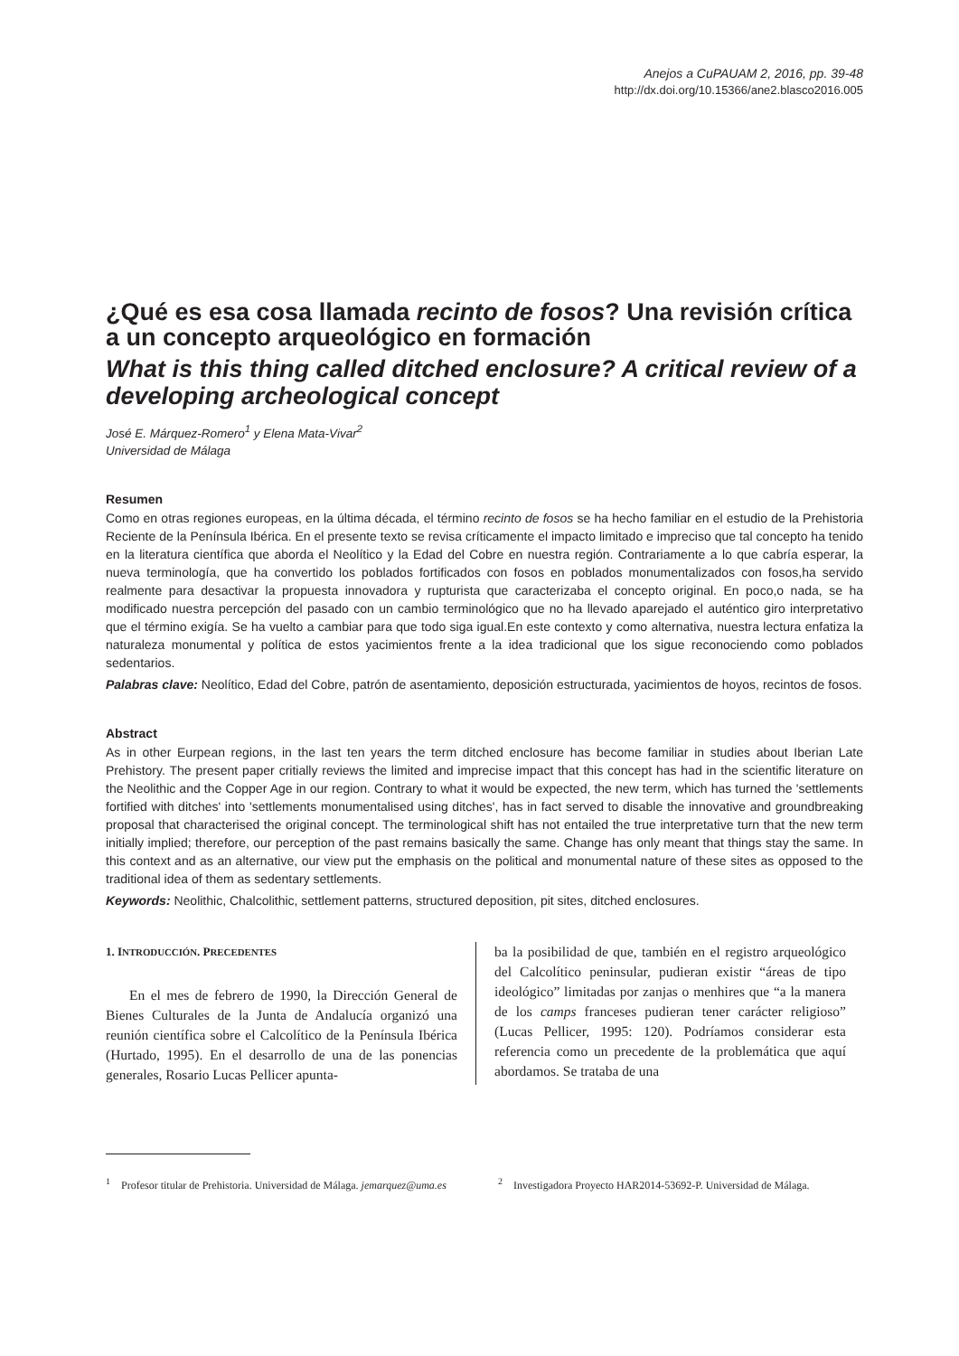Anejos a CuPAUAM 2, 2016, pp. 39-48
http://dx.doi.org/10.15366/ane2.blasco2016.005
¿Qué es esa cosa llamada recinto de fosos? Una revisión crítica a un concepto arqueológico en formación
What is this thing called ditched enclosure? A critical review of a developing archeological concept
José E. Márquez-Romero<sup>1</sup> y Elena Mata-Vivar<sup>2</sup>
Universidad de Málaga
Resumen
Como en otras regiones europeas, en la última década, el término recinto de fosos se ha hecho familiar en el estudio de la Prehistoria Reciente de la Península Ibérica. En el presente texto se revisa críticamente el impacto limitado e impreciso que tal concepto ha tenido en la literatura científica que aborda el Neolítico y la Edad del Cobre en nuestra región. Contrariamente a lo que cabría esperar, la nueva terminología, que ha convertido los poblados fortificados con fosos en poblados monumentalizados con fosos,ha servido realmente para desactivar la propuesta innovadora y rupturista que caracterizaba el concepto original. En poco,o nada, se ha modificado nuestra percepción del pasado con un cambio terminológico que no ha llevado aparejado el auténtico giro interpretativo que el término exigía. Se ha vuelto a cambiar para que todo siga igual.En este contexto y como alternativa, nuestra lectura enfatiza la naturaleza monumental y política de estos yacimientos frente a la idea tradicional que los sigue reconociendo como poblados sedentarios.
Palabras clave: Neolítico, Edad del Cobre, patrón de asentamiento, deposición estructurada, yacimientos de hoyos, recintos de fosos.
Abstract
As in other Eurpean regions, in the last ten years the term ditched enclosure has become familiar in studies about Iberian Late Prehistory. The present paper critially reviews the limited and imprecise impact that this concept has had in the scientific literature on the Neolithic and the Copper Age in our region. Contrary to what it would be expected, the new term, which has turned the 'settlements fortified with ditches' into 'settlements monumentalised using ditches', has in fact served to disable the innovative and groundbreaking proposal that characterised the original concept. The terminological shift has not entailed the true interpretative turn that the new term initially implied; therefore, our perception of the past remains basically the same. Change has only meant that things stay the same. In this context and as an alternative, our view put the emphasis on the political and monumental nature of these sites as opposed to the traditional idea of them as sedentary settlements.
Keywords: Neolithic, Chalcolithic, settlement patterns, structured deposition, pit sites, ditched enclosures.
1. INTRODUCCIÓN. PRECEDENTES
En el mes de febrero de 1990, la Dirección General de Bienes Culturales de la Junta de Andalucía organizó una reunión científica sobre el Calcolítico de la Península Ibérica (Hurtado, 1995). En el desarrollo de una de las ponencias generales, Rosario Lucas Pellicer apunta-
ba la posibilidad de que, también en el registro arqueológico del Calcolítico peninsular, pudieran existir “áreas de tipo ideológico” limitadas por zanjas o menhires que “a la manera de los camps franceses pudieran tener carácter religioso” (Lucas Pellicer, 1995: 120). Podríamos considerar esta referencia como un precedente de la problemática que aquí abordamos. Se trataba de una
<sup>1</sup> Profesor titular de Prehistoria. Universidad de Málaga. jemarquez@uma.es
<sup>2</sup> Investigadora Proyecto HAR2014-53692-P. Universidad de Málaga.